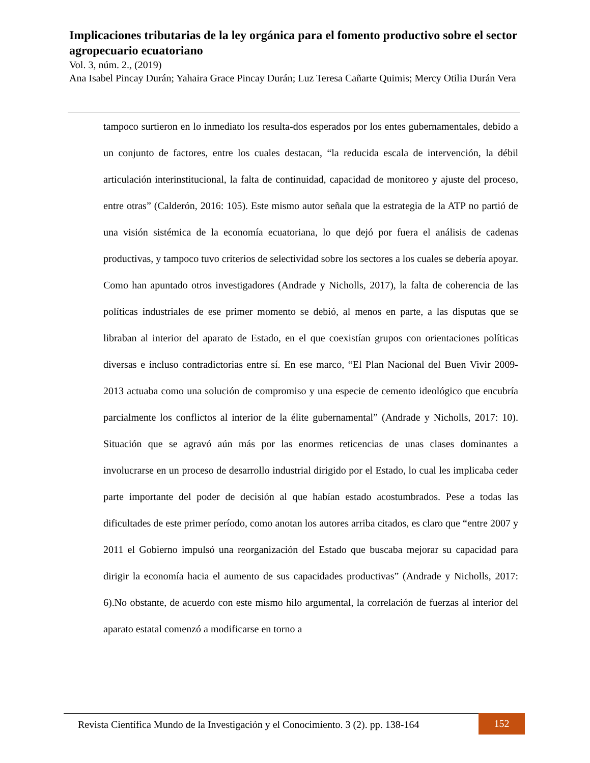Implicaciones tributarias de la ley orgánica para el fomento productivo sobre el sector agropecuario ecuatoriano
Vol. 3, núm. 2., (2019)
Ana Isabel Pincay Durán; Yahaira Grace Pincay Durán; Luz Teresa Cañarte Quimis; Mercy Otilia Durán Vera
tampoco surtieron en lo inmediato los resulta-dos esperados por los entes gubernamentales, debido a un conjunto de factores, entre los cuales destacan, “la reducida escala de intervención, la débil articulación interinstitucional, la falta de continuidad, capacidad de monitoreo y ajuste del proceso, entre otras” (Calderón, 2016: 105). Este mismo autor señala que la estrategia de la ATP no partió de una visión sistémica de la economía ecuatoriana, lo que dejó por fuera el análisis de cadenas productivas, y tampoco tuvo criterios de selectividad sobre los sectores a los cuales se debería apoyar. Como han apuntado otros investigadores (Andrade y Nicholls, 2017), la falta de coherencia de las políticas industriales de ese primer momento se debió, al menos en parte, a las disputas que se libraban al interior del aparato de Estado, en el que coexistían grupos con orientaciones políticas diversas e incluso contradictorias entre sí. En ese marco, “El Plan Nacional del Buen Vivir 2009-2013 actuaba como una solución de compromiso y una especie de cemento ideológico que encubría parcialmente los conflictos al interior de la élite gubernamental” (Andrade y Nicholls, 2017: 10). Situación que se agravó aún más por las enormes reticencias de unas clases dominantes a involucrarse en un proceso de desarrollo industrial dirigido por el Estado, lo cual les implicaba ceder parte importante del poder de decisión al que habían estado acostumbrados. Pese a todas las dificultades de este primer período, como anotan los autores arriba citados, es claro que “entre 2007 y 2011 el Gobierno impulsó una reorganización del Estado que buscaba mejorar su capacidad para dirigir la economía hacia el aumento de sus capacidades productivas” (Andrade y Nicholls, 2017: 6).No obstante, de acuerdo con este mismo hilo argumental, la correlación de fuerzas al interior del aparato estatal comenzó a modificarse en torno a
Revista Científica Mundo de la Investigación y el Conocimiento. 3 (2). pp. 138-164 152